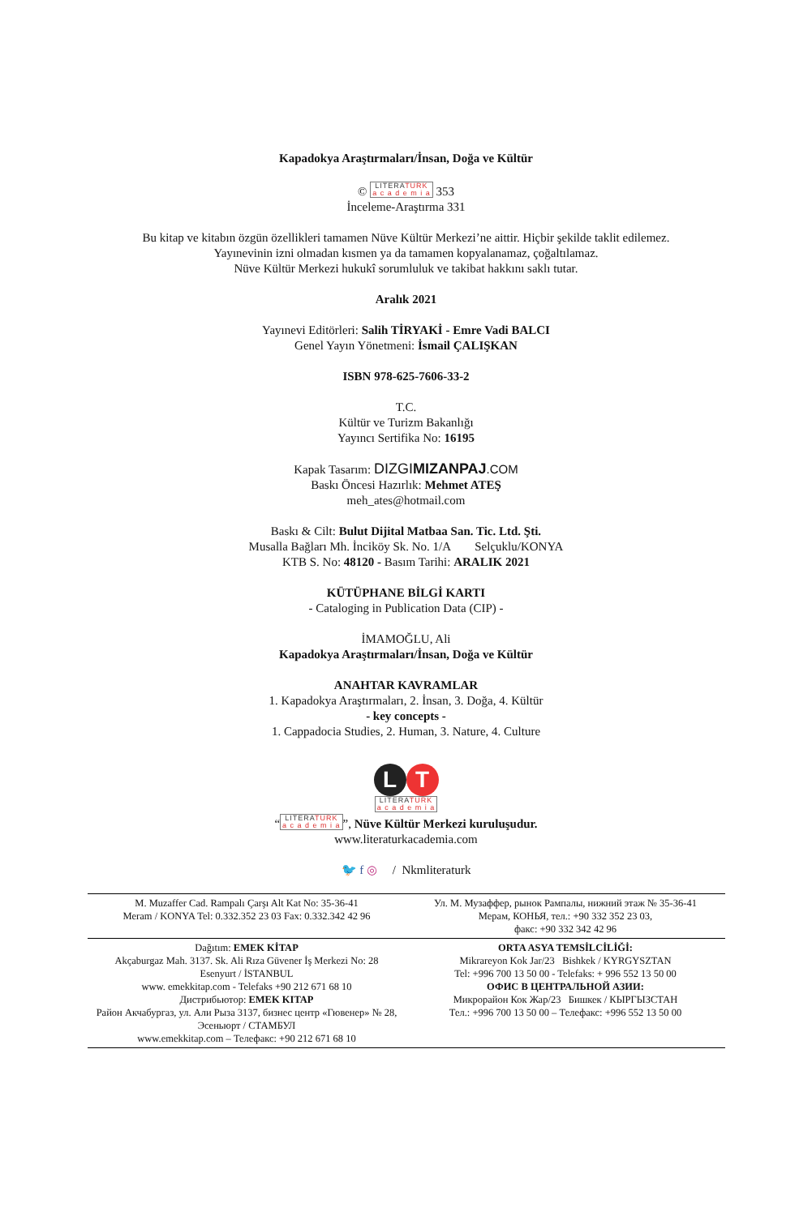Kapadokya Araştırmaları/İnsan, Doğa ve Kültür
© LITERATURK
a c a d e m i a 353
İnceleme-Araştırma 331
Bu kitap ve kitabın özgün özellikleri tamamen Nüve Kültür Merkezi’ne aittir. Hiçbir şekilde taklit edilemez.
Yayınevinin izni olmadan kısmen ya da tamamen kopyalanamaz, çoğaltılamaz.
Nüve Kültür Merkezi hukukî sorumluluk ve takibat hakkını saklı tutar.
Aralık 2021
Yayınevi Editörleri: Salih TİRYAKİ - Emre Vadi BALCI
Genel Yayın Yönetmeni: İsmail ÇALIŞKAN
ISBN 978-625-7606-33-2
T.C.
Kültür ve Turizm Bakanlığı
Yayıncı Sertifika No: 16195
Kapak Tasarım: DIZGIMIZANPAJ.COM
Baskı Öncesi Hazırlık: Mehmet ATEŞ
meh_ates@hotmail.com
Baskı & Cilt: Bulut Dijital Matbaa San. Tic. Ltd. Şti.
Musalla Bağları Mh. İnciköy Sk. No. 1/A Selçuklu/KONYA
KTB S. No: 48120 - Basım Tarihi: ARALIK 2021
KÜTÜPHANE BİLGİ KARTI
- Cataloging in Publication Data (CIP) -
İMAMOĞLU, Ali
Kapadokya Araştırmaları/İnsan, Doğa ve Kültür
ANAHTAR KAVRAMLAR
1. Kapadokya Araştırmaları, 2. İnsan, 3. Doğa, 4. Kültür
- key concepts -
1. Cappadocia Studies, 2. Human, 3. Nature, 4. Culture
L T
LITERATURK
a c a d e m i a
“LITERATURK
a c a d e m i a”, Nüve Kültür Merkezi kuruluşudur.
www.literaturkacademia.com
🐦 f ◎ / Nkmliteraturk
M. Muzaffer Cad. Rampalı Çarşı Alt Kat No: 35-36-41
Meram / KONYA Tel: 0.332.352 23 03 Fax: 0.332.342 42 96
Ул. М. Музаффер, рынок Рампалы, нижний этаж № 35-36-41
Мерам, КОНЬЯ, тел.: +90 332 352 23 03,
факс: +90 332 342 42 96
Dağıtım: EMEK KİTAP
Akçaburgaz Mah. 3137. Sk. Ali Rıza Güvener İş Merkezi No: 28
Esenyurt / İSTANBUL
www. emekkitap.com - Telefaks +90 212 671 68 10
Дистрибьютор: EMEK KITAP
Район Акчабургаз, ул. Али Рыза 3137, бизнес центр «Гювенер» № 28,
Эсеньюрт / СТАМБУЛ
www.emekkitap.com – Телефакс: +90 212 671 68 10
ORTA ASYA TEMSİLCİLİĞİ:
Mikrareyon Kok Jar/23 Bishkek / KYRGYSZTAN
Tel: +996 700 13 50 00 - Telefaks: + 996 552 13 50 00
ОФИС В ЦЕНТРАЛЬНОЙ АЗИИ:
Микрорайон Кок Жар/23 Бишкек / КЫРГЫЗСТАН
Тел.: +996 700 13 50 00 – Телефакс: +996 552 13 50 00